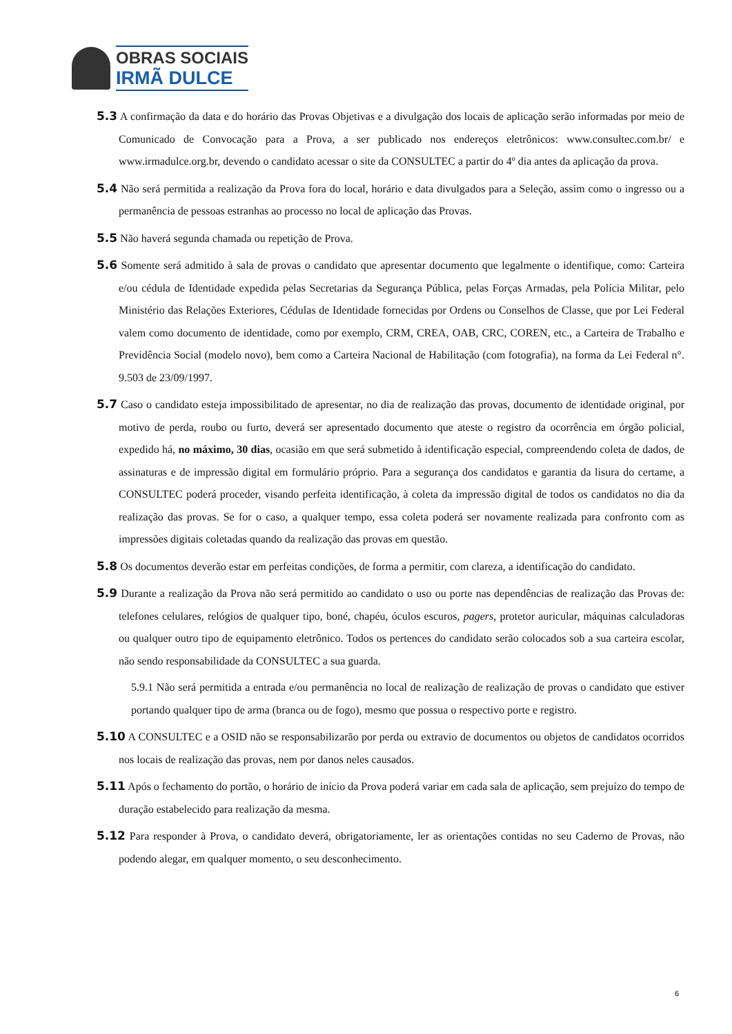OBRAS SOCIAIS
IRMÃ DULCE
5.3 A confirmação da data e do horário das Provas Objetivas e a divulgação dos locais de aplicação serão informadas por meio de Comunicado de Convocação para a Prova, a ser publicado nos endereços eletrônicos: www.consultec.com.br/ e www.irmadulce.org.br, devendo o candidato acessar o site da CONSULTEC a partir do 4º dia antes da aplicação da prova.
5.4 Não será permitida a realização da Prova fora do local, horário e data divulgados para a Seleção, assim como o ingresso ou a permanência de pessoas estranhas ao processo no local de aplicação das Provas.
5.5 Não haverá segunda chamada ou repetição de Prova.
5.6 Somente será admitido à sala de provas o candidato que apresentar documento que legalmente o identifique, como: Carteira e/ou cédula de Identidade expedida pelas Secretarias da Segurança Pública, pelas Forças Armadas, pela Polícia Militar, pelo Ministério das Relações Exteriores, Cédulas de Identidade fornecidas por Ordens ou Conselhos de Classe, que por Lei Federal valem como documento de identidade, como por exemplo, CRM, CREA, OAB, CRC, COREN, etc., a Carteira de Trabalho e Previdência Social (modelo novo), bem como a Carteira Nacional de Habilitação (com fotografia), na forma da Lei Federal n°. 9.503 de 23/09/1997.
5.7 Caso o candidato esteja impossibilitado de apresentar, no dia de realização das provas, documento de identidade original, por motivo de perda, roubo ou furto, deverá ser apresentado documento que ateste o registro da ocorrência em órgão policial, expedido há, no máximo, 30 dias, ocasião em que será submetido à identificação especial, compreendendo coleta de dados, de assinaturas e de impressão digital em formulário próprio. Para a segurança dos candidatos e garantia da lisura do certame, a CONSULTEC poderá proceder, visando perfeita identificação, à coleta da impressão digital de todos os candidatos no dia da realização das provas. Se for o caso, a qualquer tempo, essa coleta poderá ser novamente realizada para confronto com as impressões digitais coletadas quando da realização das provas em questão.
5.8 Os documentos deverão estar em perfeitas condições, de forma a permitir, com clareza, a identificação do candidato.
5.9 Durante a realização da Prova não será permitido ao candidato o uso ou porte nas dependências de realização das Provas de: telefones celulares, relógios de qualquer tipo, boné, chapéu, óculos escuros, pagers, protetor auricular, máquinas calculadoras ou qualquer outro tipo de equipamento eletrônico. Todos os pertences do candidato serão colocados sob a sua carteira escolar, não sendo responsabilidade da CONSULTEC a sua guarda.
5.9.1 Não será permitida a entrada e/ou permanência no local de realização de realização de provas o candidato que estiver portando qualquer tipo de arma (branca ou de fogo), mesmo que possua o respectivo porte e registro.
5.10 A CONSULTEC e a OSID não se responsabilizarão por perda ou extravio de documentos ou objetos de candidatos ocorridos nos locais de realização das provas, nem por danos neles causados.
5.11 Após o fechamento do portão, o horário de início da Prova poderá variar em cada sala de aplicação, sem prejuízo do tempo de duração estabelecido para realização da mesma.
5.12 Para responder à Prova, o candidato deverá, obrigatoriamente, ler as orientações contidas no seu Caderno de Provas, não podendo alegar, em qualquer momento, o seu desconhecimento.
6